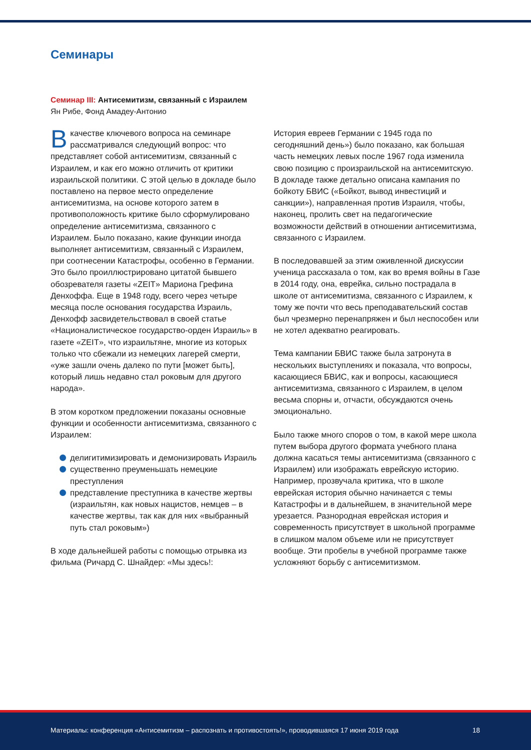Семинары
Семинар III: Антисемитизм, связанный с Израилем
Ян Рибе, Фонд Амадеу-Антонио
Вкачестве ключевого вопроса на семинаре рассматривался следующий вопрос: что представляет собой антисемитизм, связанный с Израилем, и как его можно отличить от критики израильской политики. С этой целью в докладе было поставлено на первое место определение антисемитизма, на основе которого затем в противоположность критике было сформулировано определение антисемитизма, связанного с Израилем. Было показано, какие функции иногда выполняет антисемитизм, связанный с Израилем, при соотнесении Катастрофы, особенно в Германии. Это было проиллюстрировано цитатой бывшего обозревателя газеты «ZEIT» Мариона Грефина Денхоффа. Еще в 1948 году, всего через четыре месяца после основания государства Израиль, Денхофф засвидетельствовал в своей статье «Националистическое государство-орден Израиль» в газете «ZEIT», что израильтяне, многие из которых только что сбежали из немецких лагерей смерти, «уже зашли очень далеко по пути [может быть], который лишь недавно стал роковым для другого народа».
В этом коротком предложении показаны основные функции и особенности антисемитизма, связанного с Израилем:
делигитимизировать и демонизировать Израиль
существенно преуменьшать немецкие преступления
представление преступника в качестве жертвы (израильтян, как новых нацистов, немцев – в качестве жертвы, так как для них «выбранный путь стал роковым»)
В ходе дальнейшей работы с помощью отрывка из фильма (Ричард С. Шнайдер: «Мы здесь!:
История евреев Германии с 1945 года по сегодняшний день») было показано, как большая часть немецких левых после 1967 года изменила свою позицию с произраильской на антисемитскую. В докладе также детально описана кампания по бойкоту БВИС («Бойкот, вывод инвестиций и санкции»), направленная против Израиля, чтобы, наконец, пролить свет на педагогические возможности действий в отношении антисемитизма, связанного с Израилем.
В последовавшей за этим оживленной дискуссии ученица рассказала о том, как во время войны в Газе в 2014 году, она, еврейка, сильно пострадала в школе от антисемитизма, связанного с Израилем, к тому же почти что весь преподавательский состав был чрезмерно перенапряжен и был неспособен или не хотел адекватно реагировать.
Тема кампании БВИС также была затронута в нескольких выступлениях и показала, что вопросы, касающиеся БВИС, как и вопросы, касающиеся антисемитизма, связанного с Израилем, в целом весьма спорны и, отчасти, обсуждаются очень эмоционально.
Было также много споров о том, в какой мере школа путем выбора другого формата учебного плана должна касаться темы антисемитизма (связанного с Израилем) или изображать еврейскую историю. Например, прозвучала критика, что в школе еврейская история обычно начинается с темы Катастрофы и в дальнейшем, в значительной мере урезается. Разнородная еврейская история и современность присутствует в школьной программе в слишком малом объеме или не присутствует вообще. Эти пробелы в учебной программе также усложняют борьбу с антисемитизмом.
Материалы: конференция «Антисемитизм – распознать и противостоять!», проводившаяся 17 июня 2019 года
18